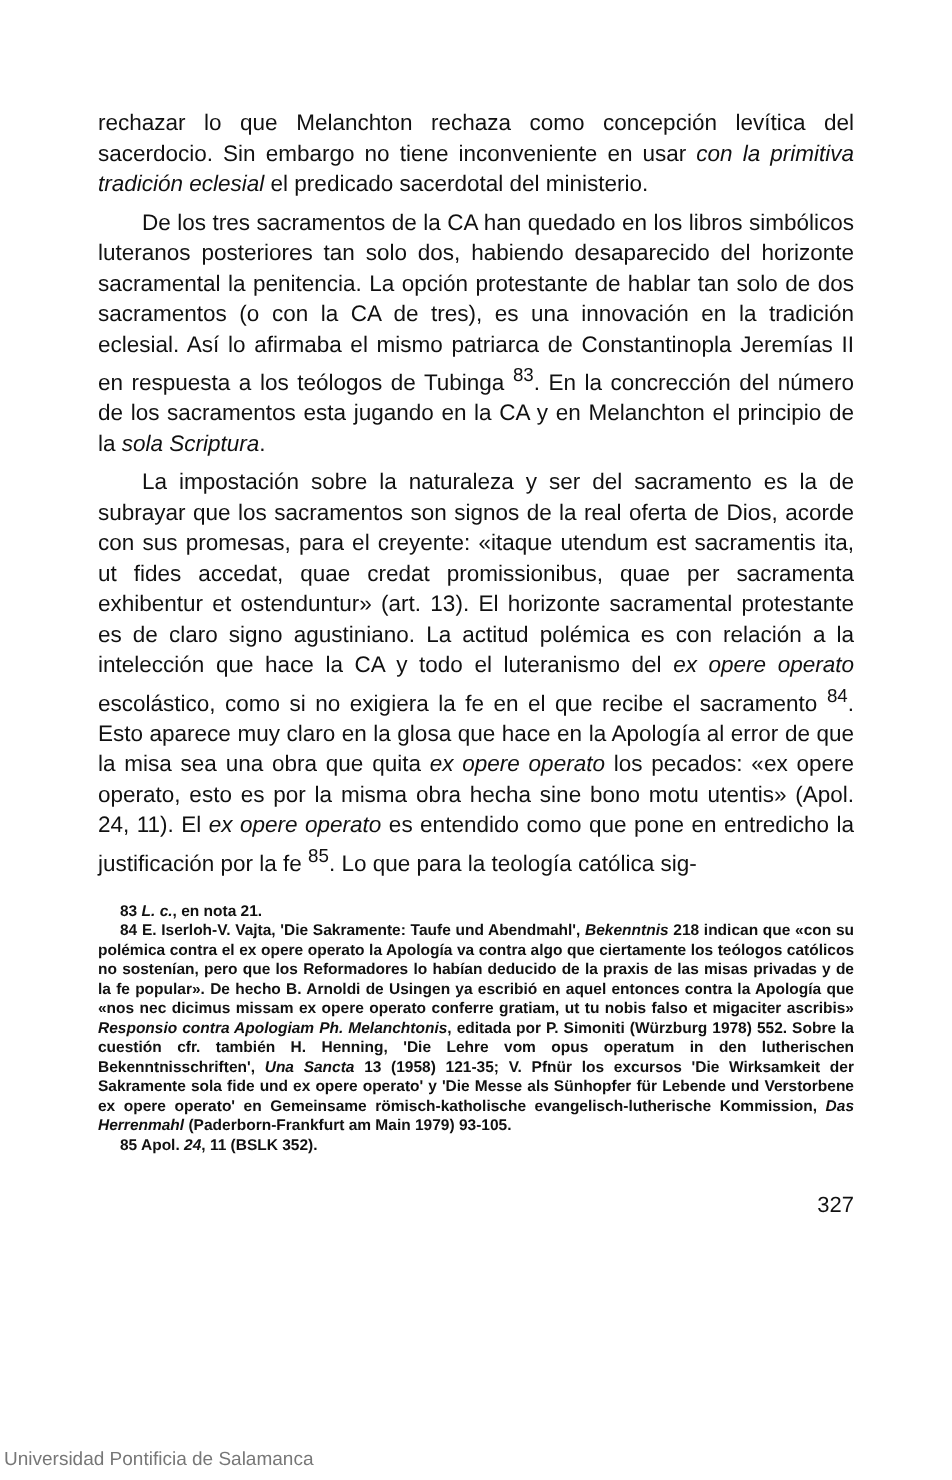rechazar lo que Melanchton rechaza como concepción levítica del sacerdocio. Sin embargo no tiene inconveniente en usar con la primitiva tradición eclesial el predicado sacerdotal del ministerio.
De los tres sacramentos de la CA han quedado en los libros simbólicos luteranos posteriores tan solo dos, habiendo desaparecido del horizonte sacramental la penitencia. La opción protestante de hablar tan solo de dos sacramentos (o con la CA de tres), es una innovación en la tradición eclesial. Así lo afirmaba el mismo patriarca de Constantinopla Jeremías II en respuesta a los teólogos de Tubinga <sup>83</sup>. En la concrección del número de los sacramentos esta jugando en la CA y en Melanchton el principio de la sola Scriptura.
La impostación sobre la naturaleza y ser del sacramento es la de subrayar que los sacramentos son signos de la real oferta de Dios, acorde con sus promesas, para el creyente: «itaque utendum est sacramentis ita, ut fides accedat, quae credat promissionibus, quae per sacramenta exhibentur et ostenduntur» (art. 13). El horizonte sacramental protestante es de claro signo agustiniano. La actitud polémica es con relación a la intelección que hace la CA y todo el luteranismo del ex opere operato escolástico, como si no exigiera la fe en el que recibe el sacramento <sup>84</sup>. Esto aparece muy claro en la glosa que hace en la Apología al error de que la misa sea una obra que quita ex opere operato los pecados: «ex opere operato, esto es por la misma obra hecha sine bono motu utentis» (Apol. 24, 11). El ex opere operato es entendido como que pone en entredicho la justificación por la fe <sup>85</sup>. Lo que para la teología católica sig-
83 L. c., en nota 21.
84 E. Iserloh-V. Vajta, 'Die Sakramente: Taufe und Abendmahl', Bekenntnis 218 indican que «con su polémica contra el ex opere operato la Apología va contra algo que ciertamente los teólogos católicos no sostenían, pero que los Reformadores lo habían deducido de la praxis de las misas privadas y de la fe popular». De hecho B. Arnoldi de Usingen ya escribió en aquel entonces contra la Apología que «nos nec dicimus missam ex opere operato conferre gratiam, ut tu nobis falso et migaciter ascribis» Responsio contra Apologiam Ph. Melanchtonis, editada por P. Simoniti (Würzburg 1978) 552. Sobre la cuestión cfr. también H. Henning, 'Die Lehre vom opus operatum in den lutherischen Bekenntnisschriften', Una Sancta 13 (1958) 121-35; V. Pfnür los excursos 'Die Wirksamkeit der Sakramente sola fide und ex opere operato' y 'Die Messe als Sünhopfer für Lebende und Verstorbene ex opere operato' en Gemeinsame römisch-katholische evangelisch-lutherische Kommission, Das Herrenmahl (Paderborn-Frankfurt am Main 1979) 93-105.
85 Apol. 24, 11 (BSLK 352).
327
Universidad Pontificia de Salamanca